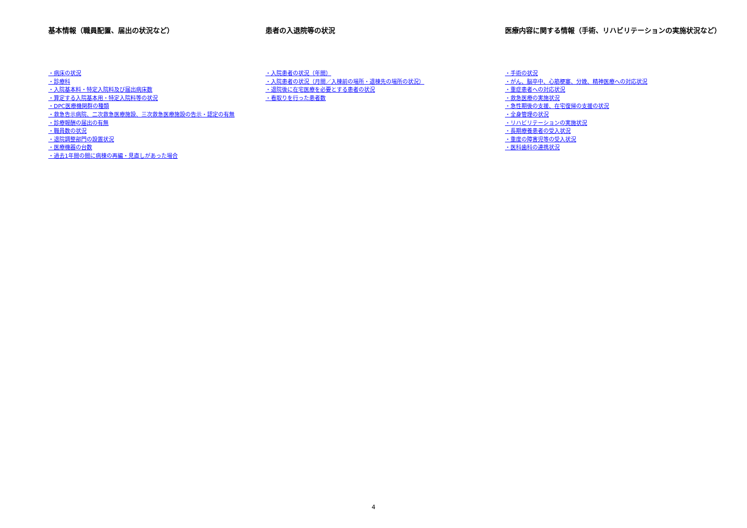基本情報（職員配置、届出の状況など）
・病床の状況
・診療科
・入院基本料・特定入院料及び届出病床数
・算定する入院基本用・特定入院料等の状況
・DPC医療機関群の種類
・救急告示病院、二次救急医療施設、三次救急医療施設の告示・認定の有無
・診療報酬の届出の有無
・職員数の状況
・退院調整部門の設置状況
・医療機器の台数
・過去1年間の間に病棟の再編・見直しがあった場合
患者の入退院等の状況
・入院患者の状況（年間）
・入院患者の状況（月間／入棟前の場所・退棟先の場所の状況）
・退院後に在宅医療を必要とする患者の状況
・看取りを行った患者数
医療内容に関する情報（手術、リハビリテーションの実施状況など）
・手術の状況
・がん、脳卒中、心筋梗塞、分娩、精神医療への対応状況
・重症患者への対応状況
・救急医療の実施状況
・急性期後の支援、在宅復帰の支援の状況
・全身管理の状況
・リハビリテーションの実施状況
・長期療養患者の受入状況
・重度の障害児等の受入状況
・医科歯科の連携状況
4